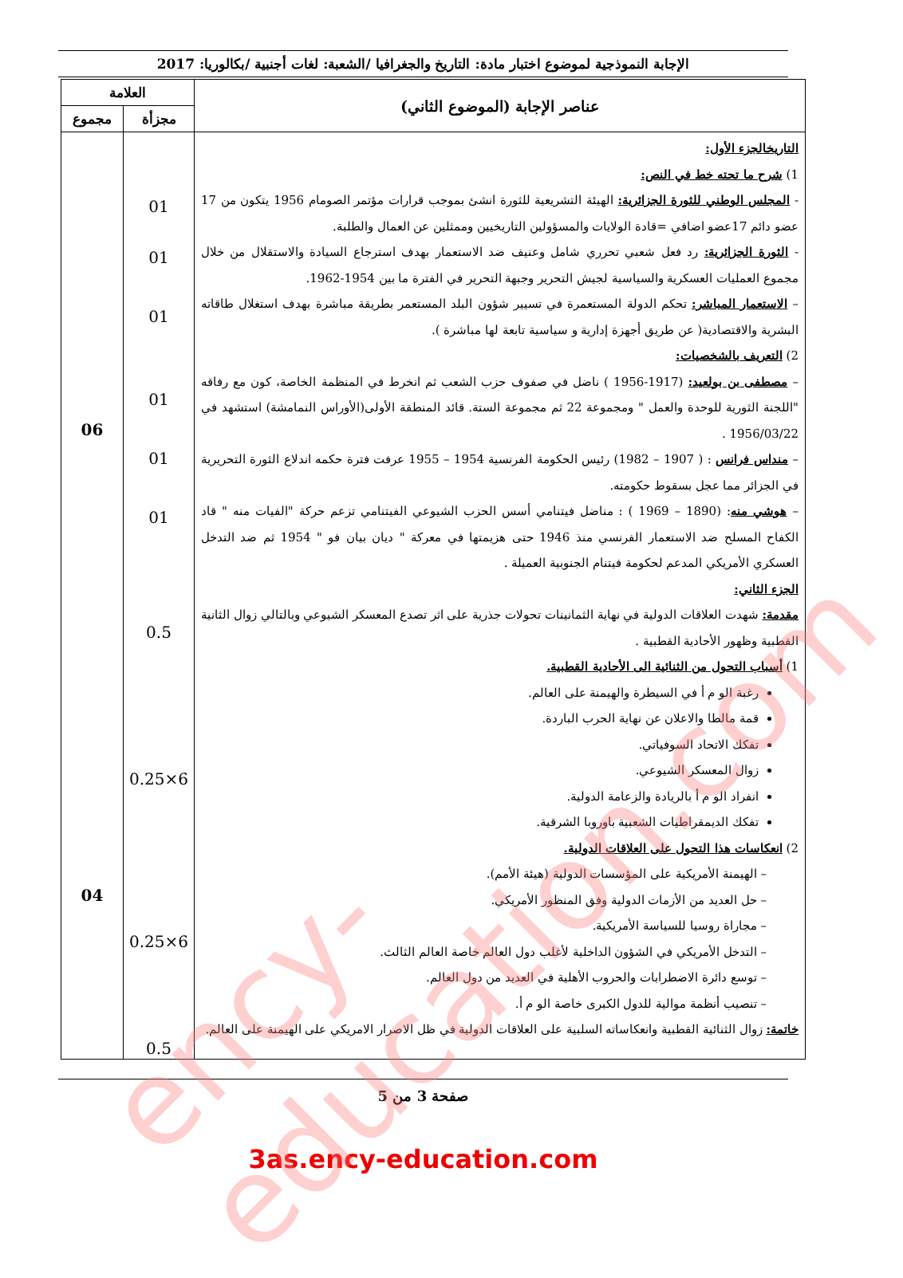الإجابة النموذجية لموضوع اختبار مادة: التاريخ والجغرافيا /الشعبة: لغات أجنبية /بكالوريا: 2017
| عناصر الإجابة (الموضوع الثاني) | العلامة | |
| --- | --- | --- |
| | مجزأة | مجموع |
| التاريخالجزء الأول: 1) شرح ما تحته خط في النص: - المجلس الوطني للثورة الجزائرية: الهيئة التشريعية للثورة انشئ بموجب قرارات مؤتمر الصومام 1956 يتكون من 17 عضو دائم 17عضو اضافي =قادة الولايات والمسؤولين التاريخيين وممثلين عن العمال والطلبة. - الثورة الجزائرية: رد فعل شعبي تحرري شامل وعنيف ضد الاستعمار بهدف استرجاع السيادة والاستقلال من خلال مجموع العمليات العسكرية والسياسية لجيش التحرير وجبهة التحرير في الفترة ما بين 1954-1962. – الاستعمار المباشر: تحكم الدولة المستعمرة في تسيير شؤون البلد المستعمر بطريقة مباشرة بهدف استغلال طاقاته البشرية والاقتصادية( عن طريق أجهزة إدارية و سياسية تابعة لها مباشرة ). 2) التعريف بالشخصيات: – مصطفى بن بولعيد: (1917-1956 ) ناضل في صفوف حزب الشعب ثم انخرط في المنظمة الخاصة، كون مع رفاقه "اللجنة الثورية للوحدة والعمل " ومجموعة 22 ثم مجموعة الستة. قائد المنطقة الأولى(الأوراس النمامشة) استشهد في 1956/03/22 . – منداس فرانس : ( 1907 – 1982) رئيس الحكومة الفرنسية 1954 – 1955 عرفت فترة حكمه اندلاع الثورة التحريرية في الجزائر مما عجل بسقوط حكومته. – هوشي منه : (1890 – 1969 ) : مناضل فيتنامي أسس الحزب الشيوعي الفيتنامي تزعم حركة "الفيات منه " قاد الكفاح المسلح ضد الاستعمار الفرنسي منذ 1946 حتى هزيمتها في معركة " ديان بيان فو " 1954 ثم ضد التدخل العسكري الأمريكي المدعم لحكومة فيتنام الجنوبية العميلة . الجزء الثاني: مقدمة: شهدت العلاقات الدولية في نهاية الثمانينات تحولات جذرية على اثر تصدع المعسكر الشيوعي وبالتالي زوال الثانية القطبية وظهور الأحادية القطبية . 1) أسباب التحول من الثنائية الى الأحادية القطبية. رغبة الو م أ في السيطرة والهيمنة على العالم. قمة مالطا والاعلان عن نهاية الحرب الباردة. تفكك الاتحاد السوفياتي. زوال المعسكر الشيوعي. انفراد الو م أ بالريادة والزعامة الدولية. تفكك الديمقراطيات الشعبية باوروبا الشرقية. 2) انعكاسات هذا التحول على العلاقات الدولية. – الهيمنة الأمريكية على المؤسسات الدولية (هيئة الأمم). – حل العديد من الأزمات الدولية وفق المنظور الأمريكي. – مجاراة روسيا للسياسة الأمريكية. – التدخل الأمريكي في الشؤون الداخلية لأغلب دول العالم خاصة العالم الثالث. – توسع دائرة الاضطرابات والحروب الأهلية في العديد من دول العالم. – تنصيب أنظمة موالية للدول الكبرى خاصة الو م أ. خاتمة: زوال الثنائية القطبية وانعكاساته السلبية على العلاقات الدولية في ظل الاصرار الامريكي على الهيمنة على العالم. | 01 01 01 01 01 01 0.5 6×0.25 6×0.25 0.5 | 06 04 |
صفحة 3 من 5
3as.ency-education.com
ency-education.com